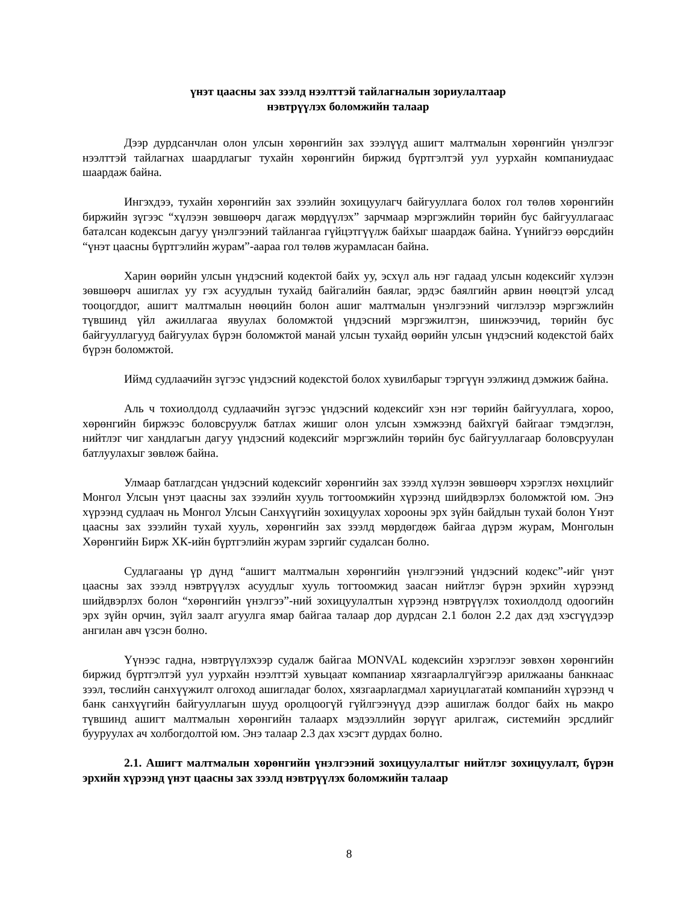үнэт цаасны зах зээлд нээлттэй тайлагналын зориулалтаар
нэвтрүүлэх боломжийн талаар
Дээр дурдсанчлан олон улсын хөрөнгийн зах зээлүүд ашигт малтмалын хөрөнгийн үнэлгээг нээлттэй тайлагнах шаардлагыг тухайн хөрөнгийн биржид бүртгэлтэй уул уурхайн компаниудаас шаардаж байна.
Ингэхдээ, тухайн хөрөнгийн зах зээлийн зохицуулагч байгууллага болох гол төлөв хөрөнгийн биржийн зүгээс “хүлээн зөвшөөрч дагаж мөрдүүлэх” зарчмаар мэргэжлийн төрийн бус байгууллагаас баталсан кодексын дагуу үнэлгээний тайлангаа гүйцэтгүүлж байхыг шаардаж байна. Үүнийгээ өөрсдийн “үнэт цаасны бүртгэлийн журам”-аараа гол төлөв журамласан байна.
Харин өөрийн улсын үндэсний кодектой байх уу, эсхүл аль нэг гадаад улсын кодексийг хүлээн зөвшөөрч ашиглах уу гэх асуудлын тухайд байгалийн баялаг, эрдэс баялгийн арвин нөөцтэй улсад тооцогддог, ашигт малтмалын нөөцийн болон ашиг малтмалын үнэлгээний чиглэлээр мэргэжлийн түвшинд үйл ажиллагаа явуулах боломжтой үндэсний мэргэжилтэн, шинжээчид, төрийн бус байгууллагууд байгуулах бүрэн боломжтой манай улсын тухайд өөрийн улсын үндэсний кодекстой байх бүрэн боломжтой.
Иймд судлаачийн зүгээс үндэсний кодекстой болох хувилбарыг тэргүүн ээлжинд дэмжиж байна.
Аль ч тохиолдолд судлаачийн зүгээс үндэсний кодексийг хэн нэг төрийн байгууллага, хороо, хөрөнгийн биржээс боловсруулж батлах жишиг олон улсын хэмжээнд байхгүй байгааг тэмдэглэн, нийтлэг чиг хандлагын дагуу үндэсний кодексийг мэргэжлийн төрийн бус байгууллагаар боловсруулан батлуулахыг зөвлөж байна.
Улмаар батлагдсан үндэсний кодексийг хөрөнгийн зах зээлд хүлээн зөвшөөрч хэрэглэх нөхцлийг Монгол Улсын үнэт цаасны зах зээлийн хууль тогтоомжийн хүрээнд шийдвэрлэх боломжтой юм. Энэ хүрээнд судлаач нь Монгол Улсын Санхүүгийн зохицуулах хорооны эрх зүйн байдлын тухай болон Үнэт цаасны зах зээлийн тухай хууль, хөрөнгийн зах зээлд мөрдөгдөж байгаа дүрэм журам, Монголын Хөрөнгийн Бирж ХК-ийн бүртгэлийн журам зэргийг судалсан болно.
Судлагааны үр дүнд “ашигт малтмалын хөрөнгийн үнэлгээний үндэсний кодекс”-ийг үнэт цаасны зах зээлд нэвтрүүлэх асуудлыг хууль тогтоомжид заасан нийтлэг бүрэн эрхийн хүрээнд шийдвэрлэх болон “хөрөнгийн үнэлгээ”-ний зохицуулалтын хүрээнд нэвтрүүлэх тохиолдолд одоогийн эрх зүйн орчин, зүйл заалт агуулга ямар байгаа талаар дор дурдсан 2.1 болон 2.2 дах дэд хэсгүүдээр ангилан авч үзсэн болно.
Үүнээс гадна, нэвтрүүлэхээр судалж байгаа MONVAL кодексийн хэрэглээг зөвхөн хөрөнгийн биржид бүртгэлтэй уул уурхайн нээлттэй хувьцаат компаниар хязгаарлалгүйгээр арилжааны банкнаас зээл, төслийн санхүүжилт олгоход ашигладаг болох, хязгаарлагдмал хариуцлагатай компанийн хүрээнд ч банк санхүүгийн байгууллагын шууд оролцоогүй гүйлгээнүүд дээр ашиглаж болдог байх нь макро түвшинд ашигт малтмалын хөрөнгийн талаарх мэдээллийн зөрүүг арилгаж, системийн эрсдлийг бууруулах ач холбогдолтой юм. Энэ талаар 2.3 дах хэсэгт дурдах болно.
2.1. Ашигт малтмалын хөрөнгийн үнэлгээний зохицуулалтыг нийтлэг зохицуулалт, бүрэн эрхийн хүрээнд үнэт цаасны зах зээлд нэвтрүүлэх боломжийн талаар
8